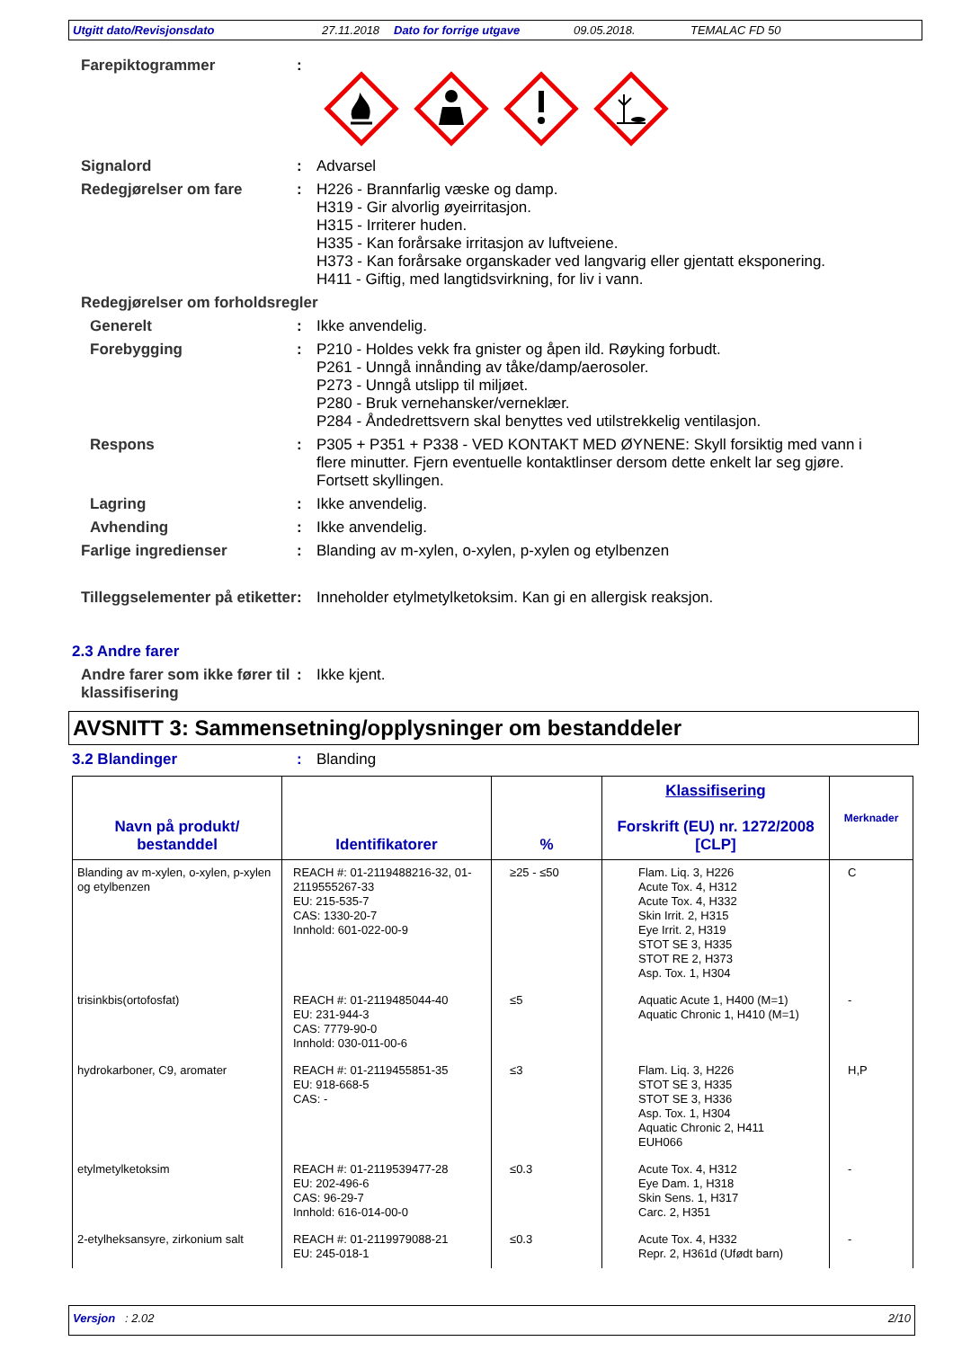Utgitt dato/Revisjonsdato 27.11.2018 Dato for forrige utgave 09.05.2018. TEMALAC FD 50
Farepiktogrammer :
Signalord : Advarsel
Redegjørelser om fare : H226 - Brannfarlig væske og damp.
H319 - Gir alvorlig øyeirritasjon.
H315 - Irriterer huden.
H335 - Kan forårsake irritasjon av luftveiene.
H373 - Kan forårsake organskader ved langvarig eller gjentatt eksponering.
H411 - Giftig, med langtidsvirkning, for liv i vann.
Redegjørelser om forholdsregler
Generelt : Ikke anvendelig.
Forebygging : P210 - Holdes vekk fra gnister og åpen ild. Røyking forbudt.
P261 - Unngå innånding av tåke/damp/aerosoler.
P273 - Unngå utslipp til miljøet.
P280 - Bruk vernehansker/verneklær.
P284 - Åndedrettsvern skal benyttes ved utilstrekkelig ventilasjon.
Respons : P305 + P351 + P338 - VED KONTAKT MED ØYNENE: Skyll forsiktig med vann i flere minutter. Fjern eventuelle kontaktlinser dersom dette enkelt lar seg gjøre. Fortsett skyllingen.
Lagring : Ikke anvendelig.
Avhending : Ikke anvendelig.
Farlige ingredienser : Blanding av m-xylen, o-xylen, p-xylen og etylbenzen
Tilleggselementer på etiketter
: Inneholder etylmetylketoksim. Kan gi en allergisk reaksjon.
2.3 Andre farer
Andre farer som ikke fører til klassifisering
: Ikke kjent.
AVSNITT 3: Sammensetning/opplysninger om bestanddeler
3.2 Blandinger : Blanding
| Navn på produkt/ bestanddel | Identifikatorer | % | Klassifisering Forskrift (EU) nr. 1272/2008 [CLP] | Merknader |
| --- | --- | --- | --- | --- |
| Blanding av m-xylen, o-xylen, p-xylen og etylbenzen | REACH #: 01-2119488216-32, 01-2119555267-33 EU: 215-535-7 CAS: 1330-20-7 Innhold: 601-022-00-9 | ≥25 - ≤50 | Flam. Liq. 3, H226 Acute Tox. 4, H312 Acute Tox. 4, H332 Skin Irrit. 2, H315 Eye Irrit. 2, H319 STOT SE 3, H335 STOT RE 2, H373 Asp. Tox. 1, H304 | C |
| trisinkbis(ortofosfat) | REACH #: 01-2119485044-40 EU: 231-944-3 CAS: 7779-90-0 Innhold: 030-011-00-6 | ≤5 | Aquatic Acute 1, H400 (M=1) Aquatic Chronic 1, H410 (M=1) | - |
| hydrokarboner, C9, aromater | REACH #: 01-2119455851-35 EU: 918-668-5 CAS: - | ≤3 | Flam. Liq. 3, H226 STOT SE 3, H335 STOT SE 3, H336 Asp. Tox. 1, H304 Aquatic Chronic 2, H411 EUH066 | H,P |
| etylmetylketoksim | REACH #: 01-2119539477-28 EU: 202-496-6 CAS: 96-29-7 Innhold: 616-014-00-0 | ≤0.3 | Acute Tox. 4, H312 Eye Dam. 1, H318 Skin Sens. 1, H317 Carc. 2, H351 | - |
| 2-etylheksansyre, zirkonium salt | REACH #: 01-2119979088-21 EU: 245-018-1 | ≤0.3 | Acute Tox. 4, H332 Repr. 2, H361d (Ufødt barn) | - |
Versjon : 2.02 2/10